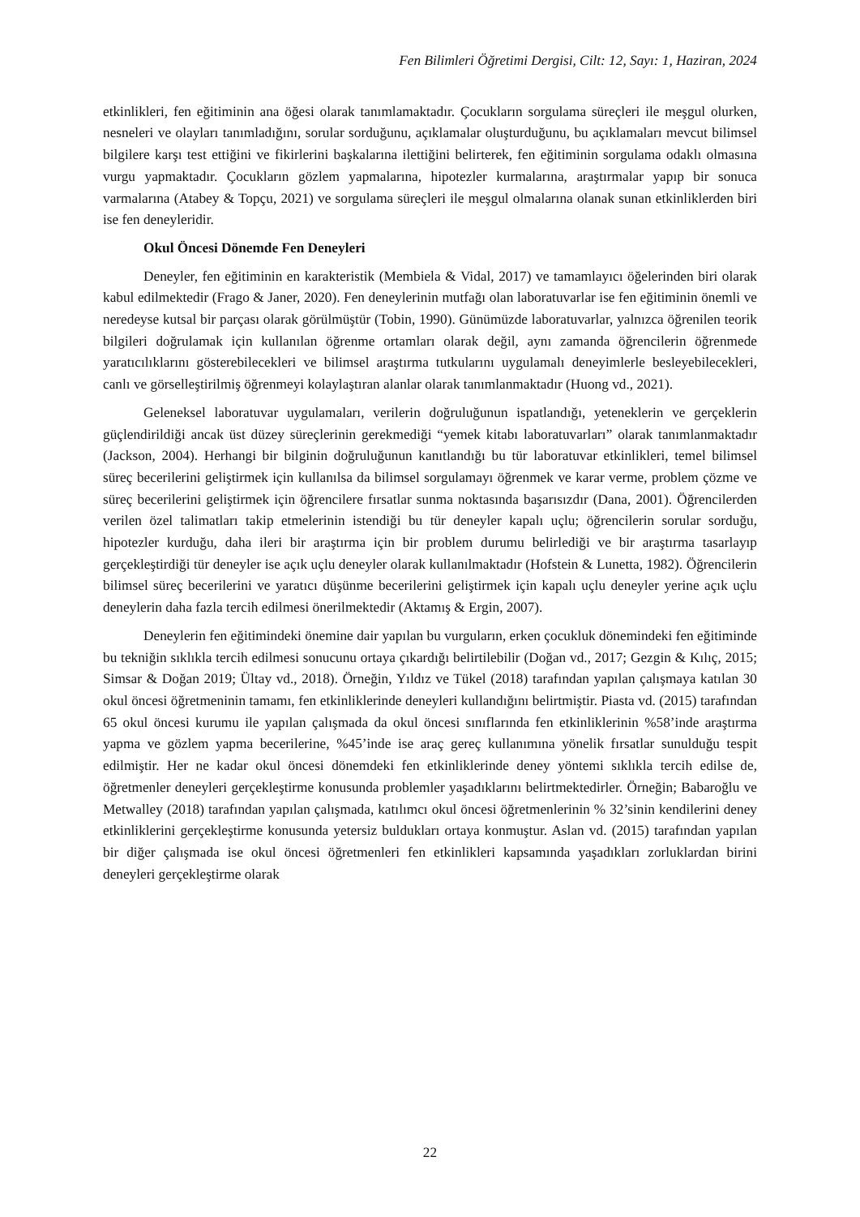Fen Bilimleri Öğretimi Dergisi, Cilt: 12, Sayı: 1, Haziran, 2024
etkinlikleri, fen eğitiminin ana öğesi olarak tanımlamaktadır. Çocukların sorgulama süreçleri ile meşgul olurken, nesneleri ve olayları tanımladığını, sorular sorduğunu, açıklamalar oluşturduğunu, bu açıklamaları mevcut bilimsel bilgilere karşı test ettiğini ve fikirlerini başkalarına ilettiğini belirterek, fen eğitiminin sorgulama odaklı olmasına vurgu yapmaktadır. Çocukların gözlem yapmalarına, hipotezler kurmalarına, araştırmalar yapıp bir sonuca varmalarına (Atabey & Topçu, 2021) ve sorgulama süreçleri ile meşgul olmalarına olanak sunan etkinliklerden biri ise fen deneyleridir.
Okul Öncesi Dönemde Fen Deneyleri
Deneyler, fen eğitiminin en karakteristik (Membiela & Vidal, 2017) ve tamamlayıcı öğelerinden biri olarak kabul edilmektedir (Frago & Janer, 2020). Fen deneylerinin mutfağı olan laboratuvarlar ise fen eğitiminin önemli ve neredeyse kutsal bir parçası olarak görülmüştür (Tobin, 1990). Günümüzde laboratuvarlar, yalnızca öğrenilen teorik bilgileri doğrulamak için kullanılan öğrenme ortamları olarak değil, aynı zamanda öğrencilerin öğrenmede yaratıcılıklarını gösterebilecekleri ve bilimsel araştırma tutkularını uygulamalı deneyimlerle besleyebilecekleri, canlı ve görselleştirilmiş öğrenmeyi kolaylaştıran alanlar olarak tanımlanmaktadır (Huong vd., 2021).
Geleneksel laboratuvar uygulamaları, verilerin doğruluğunun ispatlandığı, yeteneklerin ve gerçeklerin güçlendirildiği ancak üst düzey süreçlerinin gerekmediği “yemek kitabı laboratuvarları” olarak tanımlanmaktadır (Jackson, 2004). Herhangi bir bilginin doğruluğunun kanıtlandığı bu tür laboratuvar etkinlikleri, temel bilimsel süreç becerilerini geliştirmek için kullanılsa da bilimsel sorgulamayı öğrenmek ve karar verme, problem çözme ve süreç becerilerini geliştirmek için öğrencilere fırsatlar sunma noktasında başarısızdır (Dana, 2001). Öğrencilerden verilen özel talimatları takip etmelerinin istendiği bu tür deneyler kapalı uçlu; öğrencilerin sorular sorduğu, hipotezler kurduğu, daha ileri bir araştırma için bir problem durumu belirlediği ve bir araştırma tasarlayıp gerçekleştirdiği tür deneyler ise açık uçlu deneyler olarak kullanılmaktadır (Hofstein & Lunetta, 1982). Öğrencilerin bilimsel süreç becerilerini ve yaratıcı düşünme becerilerini geliştirmek için kapalı uçlu deneyler yerine açık uçlu deneylerin daha fazla tercih edilmesi önerilmektedir (Aktamış & Ergin, 2007).
Deneylerin fen eğitimindeki önemine dair yapılan bu vurguların, erken çocukluk dönemindeki fen eğitiminde bu tekniğin sıklıkla tercih edilmesi sonucunu ortaya çıkardığı belirtilebilir (Doğan vd., 2017; Gezgin & Kılıç, 2015; Simsar & Doğan 2019; Ültay vd., 2018). Örneğin, Yıldız ve Tükel (2018) tarafından yapılan çalışmaya katılan 30 okul öncesi öğretmeninin tamamı, fen etkinliklerinde deneyleri kullandığını belirtmiştir. Piasta vd. (2015) tarafından 65 okul öncesi kurumu ile yapılan çalışmada da okul öncesi sınıflarında fen etkinliklerinin %58’inde araştırma yapma ve gözlem yapma becerilerine, %45’inde ise araç gereç kullanımına yönelik fırsatlar sunulduğu tespit edilmiştir. Her ne kadar okul öncesi dönemdeki fen etkinliklerinde deney yöntemi sıklıkla tercih edilse de, öğretmenler deneyleri gerçekleştirme konusunda problemler yaşadıklarını belirtmektedirler. Örneğin; Babaroğlu ve Metwalley (2018) tarafından yapılan çalışmada, katılımcı okul öncesi öğretmenlerinin % 32’sinin kendilerini deney etkinliklerini gerçekleştirme konusunda yetersiz buldukları ortaya konmuştur. Aslan vd. (2015) tarafından yapılan bir diğer çalışmada ise okul öncesi öğretmenleri fen etkinlikleri kapsamında yaşadıkları zorluklardan birini deneyleri gerçekleştirme olarak
22